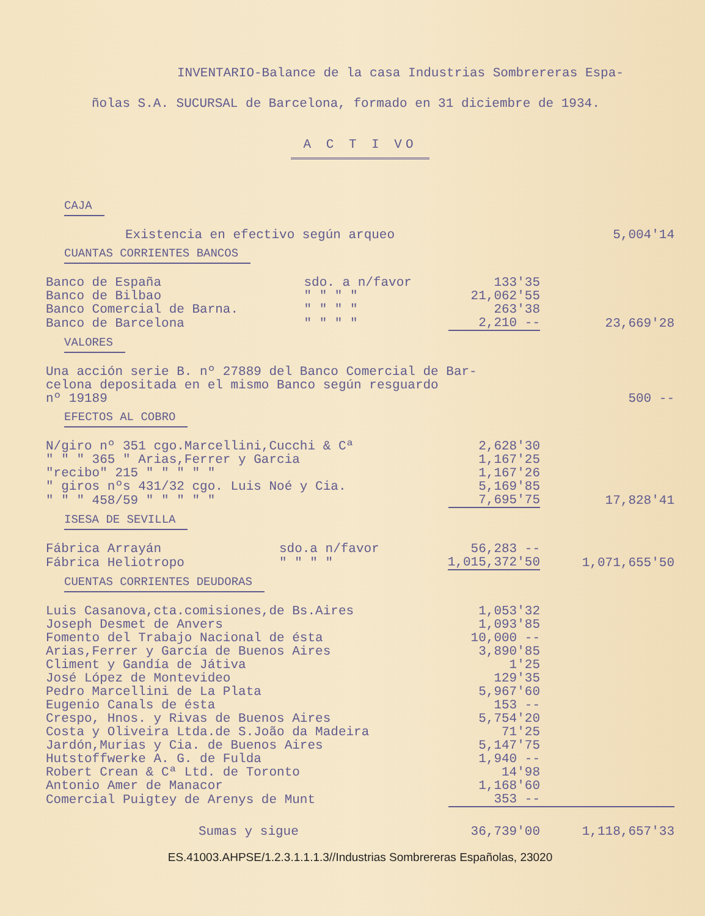INVENTARIO-Balance de la casa Industrias Sombrereras Espa-
ñolas S.A. SUCURSAL de Barcelona, formado en 31 diciembre de 1934.
A C T I VO
CAJA
| Existencia en efectivo según arqueo | 5,004'14 |
CUANTAS CORRIENTES BANCOS
| Banco de España | sdo. a n/favor | 133'35 | |
| Banco de Bilbao | " " " " | 21,062'55 | |
| Banco Comercial de Barna. | " " " " | 263'38 | |
| Banco de Barcelona | " " " " | 2,210 -- | 23,669'28 |
VALORES
| Una acción serie B. nº 27889 del Banco Comercial de Bar- celona depositada en el mismo Banco según resguardo nº 19189 | 500 -- |
EFECTOS AL COBRO
| N/giro nº 351 cgo.Marcellini,Cucchi & Cª | 2,628'30 | |
| " " " 365 " Arias,Ferrer y Garcia | 1,167'25 | |
| "recibo" 215 " " " " " | 1,167'26 | |
| " giros nºs 431/32 cgo. Luis Noé y Cia. | 5,169'85 | |
| " " " 458/59 " " " " " | 7,695'75 | 17,828'41 |
ISESA DE SEVILLA
| Fábrica Arrayán | sdo.a n/favor | 56,283 -- | |
| Fábrica Heliotropo | " " " " | 1,015,372'50 | 1,071,655'50 |
CUENTAS CORRIENTES DEUDORAS
| Luis Casanova,cta.comisiones,de Bs.Aires | 1,053'32 | |
| Joseph Desmet de Anvers | 1,093'85 | |
| Fomento del Trabajo Nacional de ésta | 10,000 -- | |
| Arias,Ferrer y García de Buenos Aires | 3,890'85 | |
| Climent y Gandía de Játiva | 1'25 | |
| José López de Montevideo | 129'35 | |
| Pedro Marcellini de La Plata | 5,967'60 | |
| Eugenio Canals de ésta | 153 -- | |
| Crespo, Hnos. y Rivas de Buenos Aires | 5,754'20 | |
| Costa y Oliveira Ltda.de S.João da Madeira | 71'25 | |
| Jardón,Murias y Cia. de Buenos Aires | 5,147'75 | |
| Hutstoffwerke A. G. de Fulda | 1,940 -- | |
| Robert Crean & Cª Ltd. de Toronto | 14'98 | |
| Antonio Amer de Manacor | 1,168'60 | |
| Comercial Puigtey de Arenys de Munt | 353 -- | |
| Sumas y sigue | 36,739'00 | 1,118,657'33 |
ES.41003.AHPSE/1.2.3.1.1.1.3//Industrias Sombrereras Españolas, 23020